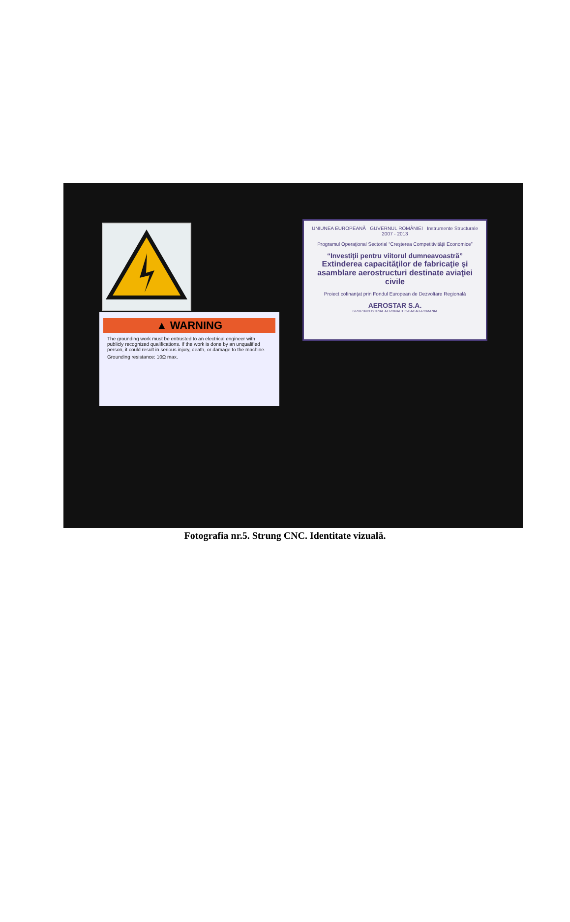▲ WARNING
The grounding work must be entrusted to an electrical engineer with publicly recognized qualifications. If the work is done by an unqualified person, it could result in serious injury, death, or damage to the machine.
Grounding resistance: 10Ω max.
UNIUNEA EUROPEANĂ GUVERNUL ROMÂNIEI Instrumente Structurale 2007 - 2013
Programul Operaţional Sectorial “Creşterea Competitivităţii Economice”
“Investiţii pentru viitorul dumneavoastră”
Extinderea capacităţilor de fabricaţie şi asamblare aerostructuri destinate aviaţiei civile
Proiect cofinanţat prin Fondul European de Dezvoltare Regională
AEROSTAR S.A.
GRUP INDUSTRIAL AERONAUTIC-BACAU-ROMANIA
Fotografia nr.5. Strung CNC. Identitate vizuală.